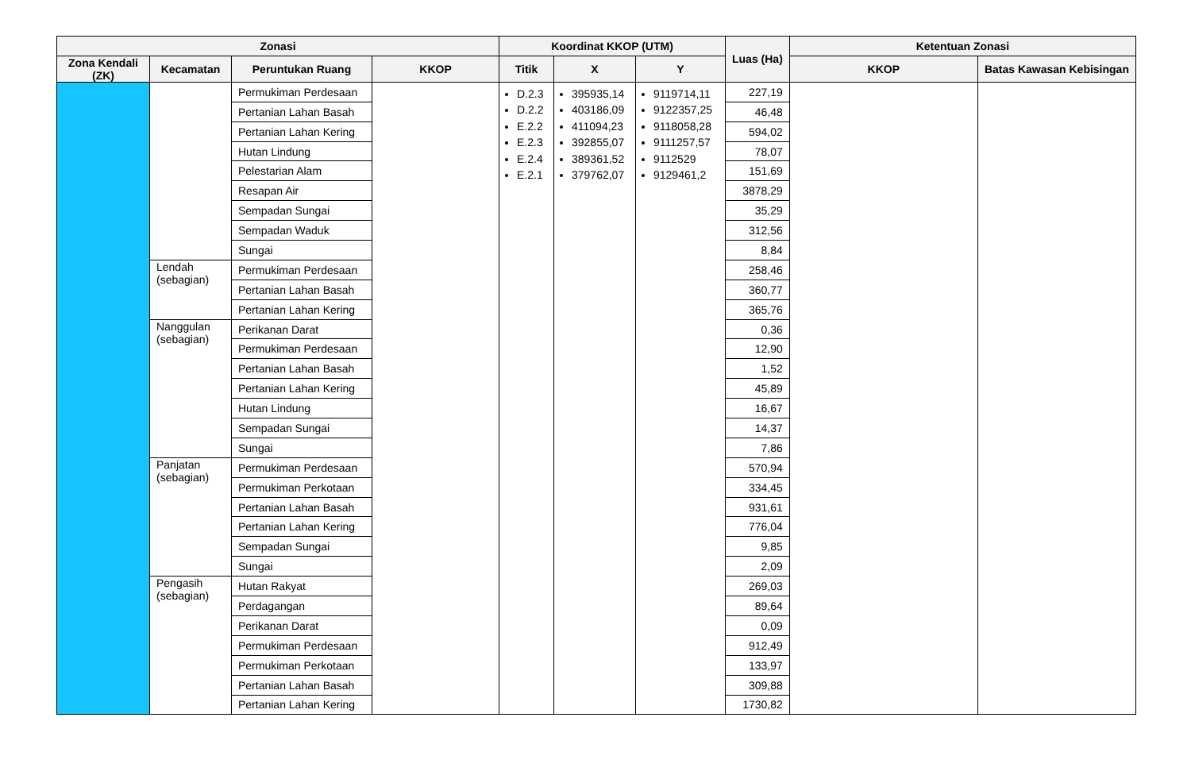| Zonasi | | | | Koordinat KKOP (UTM) | | | Luas (Ha) | Ketentuan Zonasi | |
| --- | --- | --- | --- | --- | --- | --- | --- | --- | --- |
| Zona Kendali (ZK) | Kecamatan | Peruntukan Ruang | KKOP | Titik | X | Y | | KKOP | Batas Kawasan Kebisingan |
| | | Permukiman Perdesaan | | D.2.3 D.2.2 E.2.2 E.2.3 E.2.4 E.2.1 | 395935,14 403186,09 411094,23 392855,07 389361,52 379762,07 | 9119714,11 9122357,25 9118058,28 9111257,57 9112529 9129461,2 | 227,19 | | |
| | | Pertanian Lahan Basah | | | | | 46,48 | | |
| | | Pertanian Lahan Kering | | | | | 594,02 | | |
| | | Hutan Lindung | | | | | 78,07 | | |
| | | Pelestarian Alam | | | | | 151,69 | | |
| | | Resapan Air | | | | | 3878,29 | | |
| | | Sempadan Sungai | | | | | 35,29 | | |
| | | Sempadan Waduk | | | | | 312,56 | | |
| | | Sungai | | | | | 8,84 | | |
| | Lendah (sebagian) | Permukiman Perdesaan | | | | | 258,46 | | |
| | | Pertanian Lahan Basah | | | | | 360,77 | | |
| | | Pertanian Lahan Kering | | | | | 365,76 | | |
| | Nanggulan (sebagian) | Perikanan Darat | | | | | 0,36 | | |
| | | Permukiman Perdesaan | | | | | 12,90 | | |
| | | Pertanian Lahan Basah | | | | | 1,52 | | |
| | | Pertanian Lahan Kering | | | | | 45,89 | | |
| | | Hutan Lindung | | | | | 16,67 | | |
| | | Sempadan Sungai | | | | | 14,37 | | |
| | | Sungai | | | | | 7,86 | | |
| | Panjatan (sebagian) | Permukiman Perdesaan | | | | | 570,94 | | |
| | | Permukiman Perkotaan | | | | | 334,45 | | |
| | | Pertanian Lahan Basah | | | | | 931,61 | | |
| | | Pertanian Lahan Kering | | | | | 776,04 | | |
| | | Sempadan Sungai | | | | | 9,85 | | |
| | | Sungai | | | | | 2,09 | | |
| | Pengasih (sebagian) | Hutan Rakyat | | | | | 269,03 | | |
| | | Perdagangan | | | | | 89,64 | | |
| | | Perikanan Darat | | | | | 0,09 | | |
| | | Permukiman Perdesaan | | | | | 912,49 | | |
| | | Permukiman Perkotaan | | | | | 133,97 | | |
| | | Pertanian Lahan Basah | | | | | 309,88 | | |
| | | Pertanian Lahan Kering | | | | | 1730,82 | | |